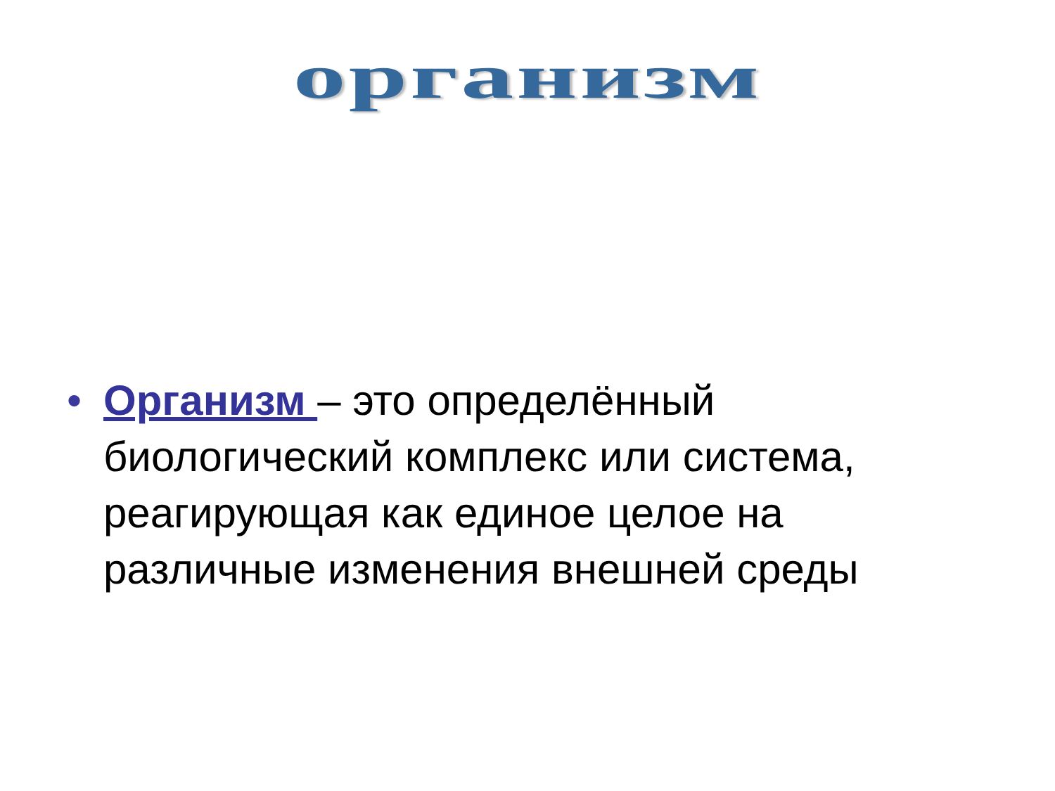организм
• Организм – это определённый биологический комплекс или система, реагирующая как единое целое на различные изменения внешней среды